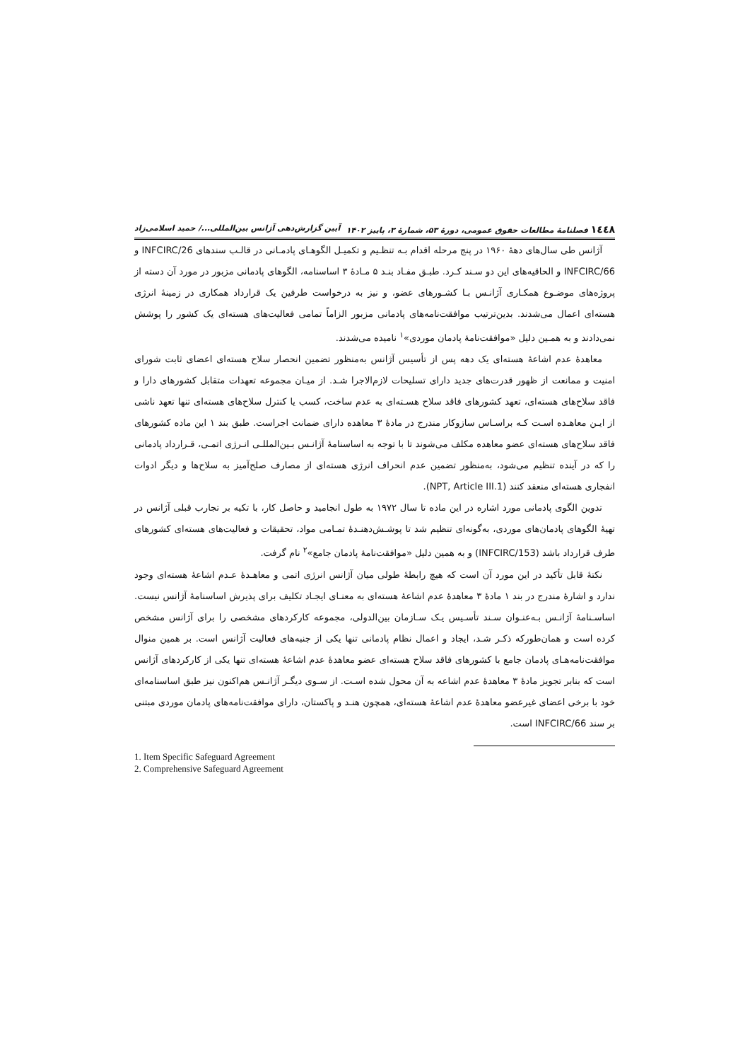۱٤٤۸ فصلنامهٔ مطالعات حقوق عمومی، دورهٔ ۵۳، شمارهٔ ۳، پاییز ۱۴۰۲ آیین گزارش‌دهی آژانس بین‌المللی.../ حمید اسلامی‌زاد
آژانس طی سال‌های دهۀ ۱۹۶۰ در پنج مرحله اقدام بـه تنظـیم و تکمیـل الگوهـای پادمـانی در قالـب سندهای INFCIRC/26 و INFCIRC/66 و الحاقیه‌های این دو سـند کـرد. طبـق مفـاد بنـد ۵ مـادۀ ۳ اساسنامه، الگوهای پادمانی مزبور در مورد آن دسته از پروژه‌های موضـوع همکـاری آژانـس بـا کشـورهای عضو، و نیز به درخواست طرفین یک قرارداد همکاری در زمینۀ انرژی هسته‌ای اعمال می‌شدند. بدین‌ترتیب موافقت‌نامه‌های پادمانی مزبور الزاماً تمامی فعالیت‌های هسته‌ای یک کشور را پوشش نمی‌دادند و به همـین دلیل «موافقت‌نامۀ پادمان موردی»<sup>۱</sup> نامیده می‌شدند.
معاهدۀ عدم اشاعۀ هسته‌ای یک دهه پس از تأسیس آژانس به‌منظور تضمین انحصار سلاح هسته‌ای اعضای ثابت شورای امنیت و ممانعت از ظهور قدرت‌های جدید دارای تسلیحات لازم‌الاجرا شـد. از میـان مجموعه تعهدات متقابل کشورهای دارا و فاقد سلاح‌های هسته‌ای، تعهد کشورهای فاقد سلاح هسـته‌ای به عدم ساخت، کسب یا کنترل سلاح‌های هسته‌ای تنها تعهد ناشی از ایـن معاهـده اسـت کـه براسـاس سازوکار مندرج در مادۀ ۳ معاهده دارای ضمانت اجراست. طبق بند ۱ این ماده کشورهای فاقد سلاح‌های هسته‌ای عضو معاهده مکلف می‌شوند تا با توجه به اساسنامۀ آژانـس بـین‌المللـی انـرژی اتمـی، قـرارداد پادمانی را که در آینده تنظیم می‌شود، به‌منظور تضمین عدم انحراف انرژی هسته‌ای از مصارف صلح‌آمیز به سلاح‌ها و دیگر ادوات انفجاری هسته‌ای منعقد کنند (NPT, Article III.1).
تدوین الگوی پادمانی مورد اشاره در این ماده تا سال ۱۹۷۲ به طول انجامید و حاصل کار، با تکیه بر تجارب قبلی آژانس در تهیۀ الگوهای پادمان‌های موردی، به‌گونه‌ای تنظیم شد تا پوشـش‌دهنـدۀ تمـامی مواد، تحقیقات و فعالیت‌های هسته‌ای کشورهای طرف قرارداد باشد (INFCIRC/153) و به همین دلیل «موافقت‌نامۀ پادمان جامع»<sup>۲</sup> نام گرفت.
نکتۀ قابل تأکید در این مورد آن است که هیچ رابطۀ طولی میان آژانس انرژی اتمی و معاهـدۀ عـدم اشاعۀ هسته‌ای وجود ندارد و اشارۀ مندرج در بند ۱ مادۀ ۳ معاهدۀ عدم اشاعۀ هسته‌ای به معنـای ایجـاد تکلیف برای پذیرش اساسنامۀ آژانس نیست. اساسـنامۀ آژانـس بـه‌عنـوان سـند تأسـیس یـک سـازمان بین‌الدولی، مجموعه کارکردهای مشخصی را برای آژانس مشخص کرده است و همان‌طورکه ذکـر شـد، ایجاد و اعمال نظام پادمانی تنها یکی از جنبه‌های فعالیت آژانس است. بر همین منوال موافقت‌نامه‌هـای پادمان جامع با کشورهای فاقد سلاح هسته‌ای عضو معاهدۀ عدم اشاعۀ هسته‌ای تنها یکی از کارکردهای آژانس است که بنابر تجویز مادۀ ۳ معاهدۀ عدم اشاعه به آن محول شده اسـت. از سـوی دیگـر آژانـس هم‌اکنون نیز طبق اساسنامه‌ای خود با برخی اعضای غیرعضو معاهدۀ عدم اشاعۀ هسته‌ای، همچون هنـد و پاکستان، دارای موافقت‌نامه‌های پادمان موردی مبتنی بر سند INFCIRC/66 است.
1. Item Specific Safeguard Agreement
2. Comprehensive Safeguard Agreement